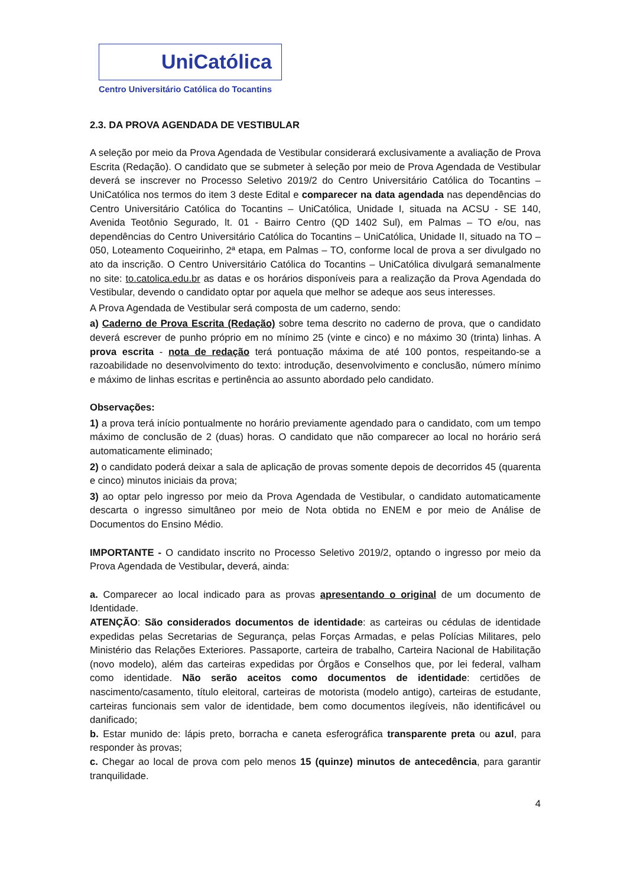UniCatólica
Centro Universitário Católica do Tocantins
2.3. DA PROVA AGENDADA DE VESTIBULAR
A seleção por meio da Prova Agendada de Vestibular considerará exclusivamente a avaliação de Prova Escrita (Redação). O candidato que se submeter à seleção por meio de Prova Agendada de Vestibular deverá se inscrever no Processo Seletivo 2019/2 do Centro Universitário Católica do Tocantins – UniCatólica nos termos do item 3 deste Edital e comparecer na data agendada nas dependências do Centro Universitário Católica do Tocantins – UniCatólica, Unidade I, situada na ACSU - SE 140, Avenida Teotônio Segurado, lt. 01 - Bairro Centro (QD 1402 Sul), em Palmas – TO e/ou, nas dependências do Centro Universitário Católica do Tocantins – UniCatólica, Unidade II, situado na TO – 050, Loteamento Coqueirinho, 2ª etapa, em Palmas – TO, conforme local de prova a ser divulgado no ato da inscrição. O Centro Universitário Católica do Tocantins – UniCatólica divulgará semanalmente no site: to.catolica.edu.br as datas e os horários disponíveis para a realização da Prova Agendada do Vestibular, devendo o candidato optar por aquela que melhor se adeque aos seus interesses.
A Prova Agendada de Vestibular será composta de um caderno, sendo:
a) Caderno de Prova Escrita (Redação) sobre tema descrito no caderno de prova, que o candidato deverá escrever de punho próprio em no mínimo 25 (vinte e cinco) e no máximo 30 (trinta) linhas. A prova escrita - nota de redação terá pontuação máxima de até 100 pontos, respeitando-se a razoabilidade no desenvolvimento do texto: introdução, desenvolvimento e conclusão, número mínimo e máximo de linhas escritas e pertinência ao assunto abordado pelo candidato.
Observações:
1) a prova terá início pontualmente no horário previamente agendado para o candidato, com um tempo máximo de conclusão de 2 (duas) horas. O candidato que não comparecer ao local no horário será automaticamente eliminado;
2) o candidato poderá deixar a sala de aplicação de provas somente depois de decorridos 45 (quarenta e cinco) minutos iniciais da prova;
3) ao optar pelo ingresso por meio da Prova Agendada de Vestibular, o candidato automaticamente descarta o ingresso simultâneo por meio de Nota obtida no ENEM e por meio de Análise de Documentos do Ensino Médio.
IMPORTANTE - O candidato inscrito no Processo Seletivo 2019/2, optando o ingresso por meio da Prova Agendada de Vestibular, deverá, ainda:
a. Comparecer ao local indicado para as provas apresentando o original de um documento de Identidade.
ATENÇÃO: São considerados documentos de identidade: as carteiras ou cédulas de identidade expedidas pelas Secretarias de Segurança, pelas Forças Armadas, e pelas Polícias Militares, pelo Ministério das Relações Exteriores. Passaporte, carteira de trabalho, Carteira Nacional de Habilitação (novo modelo), além das carteiras expedidas por Órgãos e Conselhos que, por lei federal, valham como identidade. Não serão aceitos como documentos de identidade: certidões de nascimento/casamento, título eleitoral, carteiras de motorista (modelo antigo), carteiras de estudante, carteiras funcionais sem valor de identidade, bem como documentos ilegíveis, não identificável ou danificado;
b. Estar munido de: lápis preto, borracha e caneta esferográfica transparente preta ou azul, para responder às provas;
c. Chegar ao local de prova com pelo menos 15 (quinze) minutos de antecedência, para garantir tranquilidade.
4